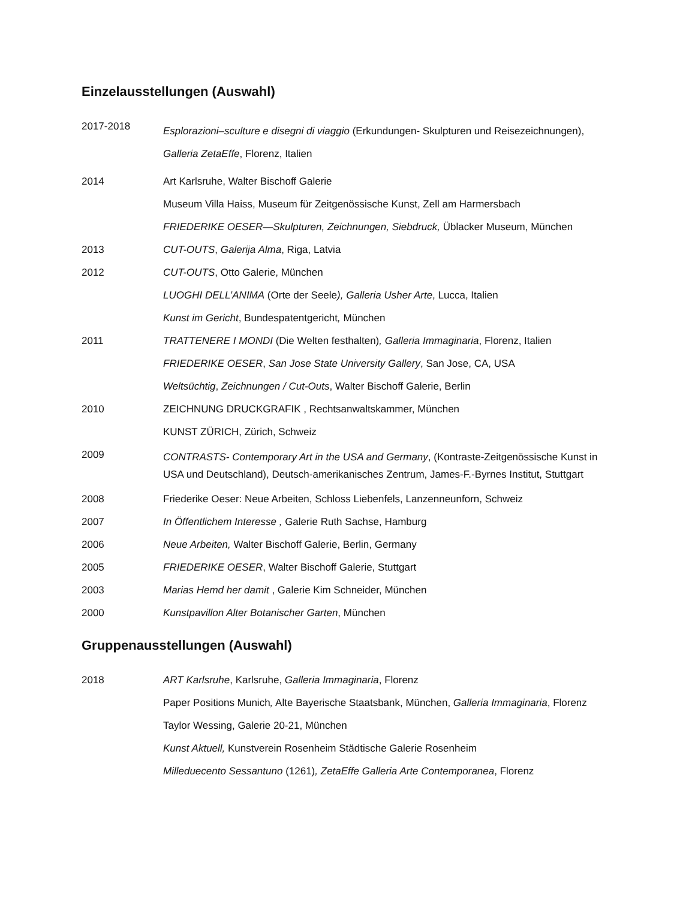Einzelausstellungen (Auswahl)
2017-2018
Esplorazioni–sculture e disegni di viaggio (Erkundungen- Skulpturen und Reisezeichnungen), Galleria ZetaEffe, Florenz, Italien
2014 Art Karlsruhe, Walter Bischoff Galerie
Museum Villa Haiss, Museum für Zeitgenössische Kunst, Zell am Harmersbach
FRIEDERIKE OESER—Skulpturen, Zeichnungen, Siebdruck, Üblacker Museum, München
2013 CUT-OUTS, Galerija Alma, Riga, Latvia
2012 CUT-OUTS, Otto Galerie, München
LUOGHI DELL’ANIMA (Orte der Seele), Galleria Usher Arte, Lucca, Italien
Kunst im Gericht, Bundespatentgericht, München
2011 TRATTENERE I MONDI (Die Welten festhalten), Galleria Immaginaria, Florenz, Italien
FRIEDERIKE OESER, San Jose State University Gallery, San Jose, CA, USA
Weltsüchtig, Zeichnungen / Cut-Outs, Walter Bischoff Galerie, Berlin
2010 ZEICHNUNG DRUCKGRAFIK , Rechtsanwaltskammer, München
KUNST ZÜRICH, Zürich, Schweiz
2009
CONTRASTS- Contemporary Art in the USA and Germany, (Kontraste-Zeitgenössische Kunst in USA und Deutschland), Deutsch-amerikanisches Zentrum, James-F.-Byrnes Institut, Stuttgart
2008 Friederike Oeser: Neue Arbeiten, Schloss Liebenfels, Lanzenneunforn, Schweiz
2007 In Öffentlichem Interesse , Galerie Ruth Sachse, Hamburg
2006 Neue Arbeiten, Walter Bischoff Galerie, Berlin, Germany
2005 FRIEDERIKE OESER, Walter Bischoff Galerie, Stuttgart
2003 Marias Hemd her damit , Galerie Kim Schneider, München
2000 Kunstpavillon Alter Botanischer Garten, München
Gruppenausstellungen (Auswahl)
2018 ART Karlsruhe, Karlsruhe, Galleria Immaginaria, Florenz
Paper Positions Munich, Alte Bayerische Staatsbank, München, Galleria Immaginaria, Florenz
Taylor Wessing, Galerie 20-21, München
Kunst Aktuell, Kunstverein Rosenheim Städtische Galerie Rosenheim
Milleduecento Sessantuno (1261), ZetaEffe Galleria Arte Contemporanea, Florenz